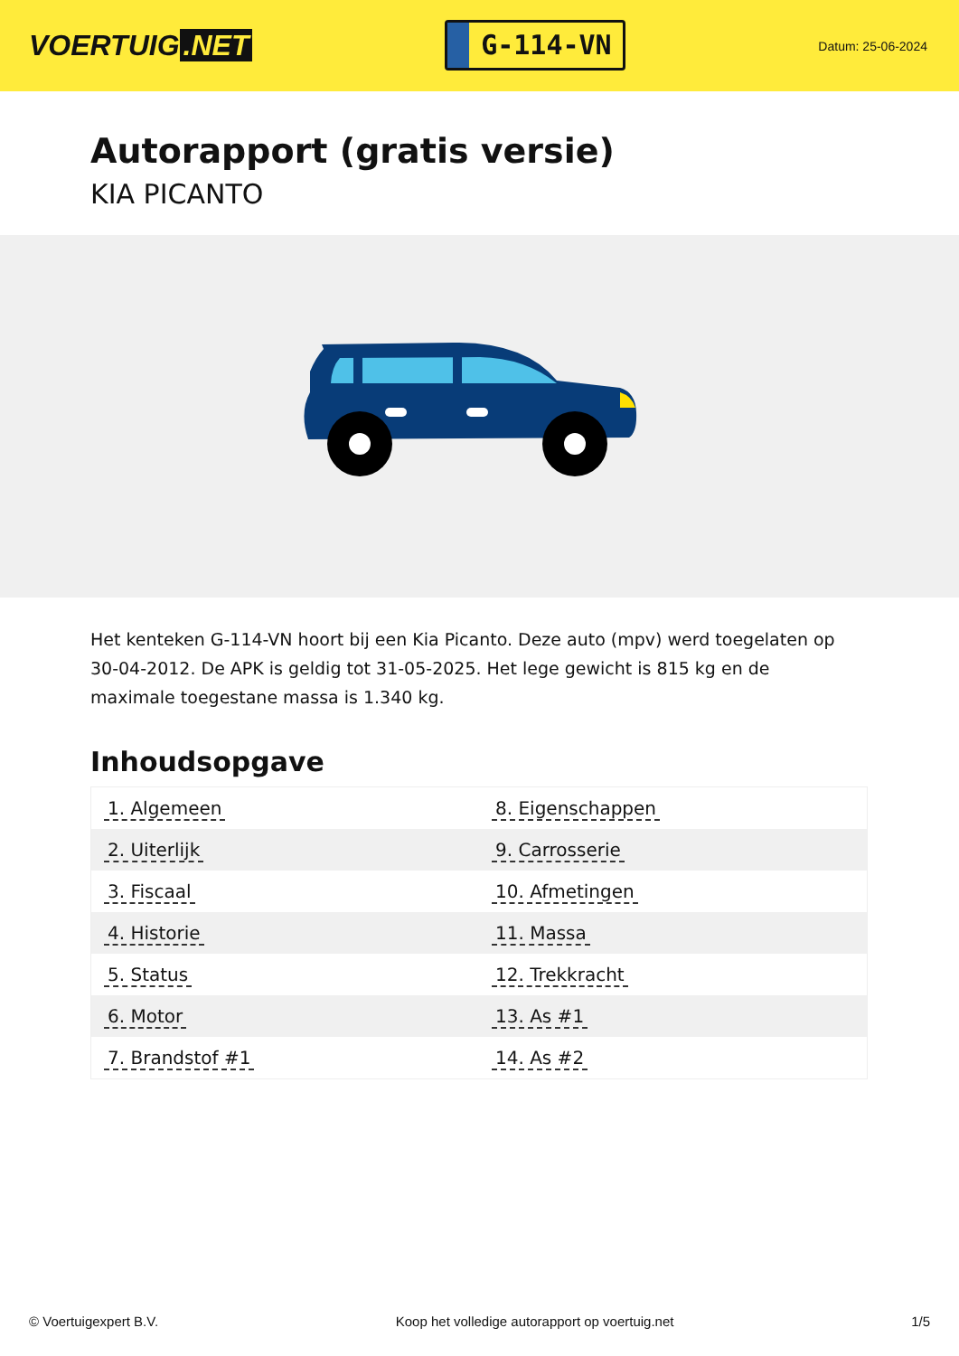VOERTUIG.NET
G-114-VN
Datum: 25-06-2024
Autorapport (gratis versie)
KIA PICANTO
Het kenteken G-114-VN hoort bij een Kia Picanto. Deze auto (mpv) werd toegelaten op 30-04-2012. De APK is geldig tot 31-05-2025. Het lege gewicht is 815 kg en de maximale toegestane massa is 1.340 kg.
Inhoudsopgave
| 1. Algemeen | 8. Eigenschappen |
| 2. Uiterlijk | 9. Carrosserie |
| 3. Fiscaal | 10. Afmetingen |
| 4. Historie | 11. Massa |
| 5. Status | 12. Trekkracht |
| 6. Motor | 13. As #1 |
| 7. Brandstof #1 | 14. As #2 |
© Voertuigexpert B.V. Koop het volledige autorapport op voertuig.net 1/5